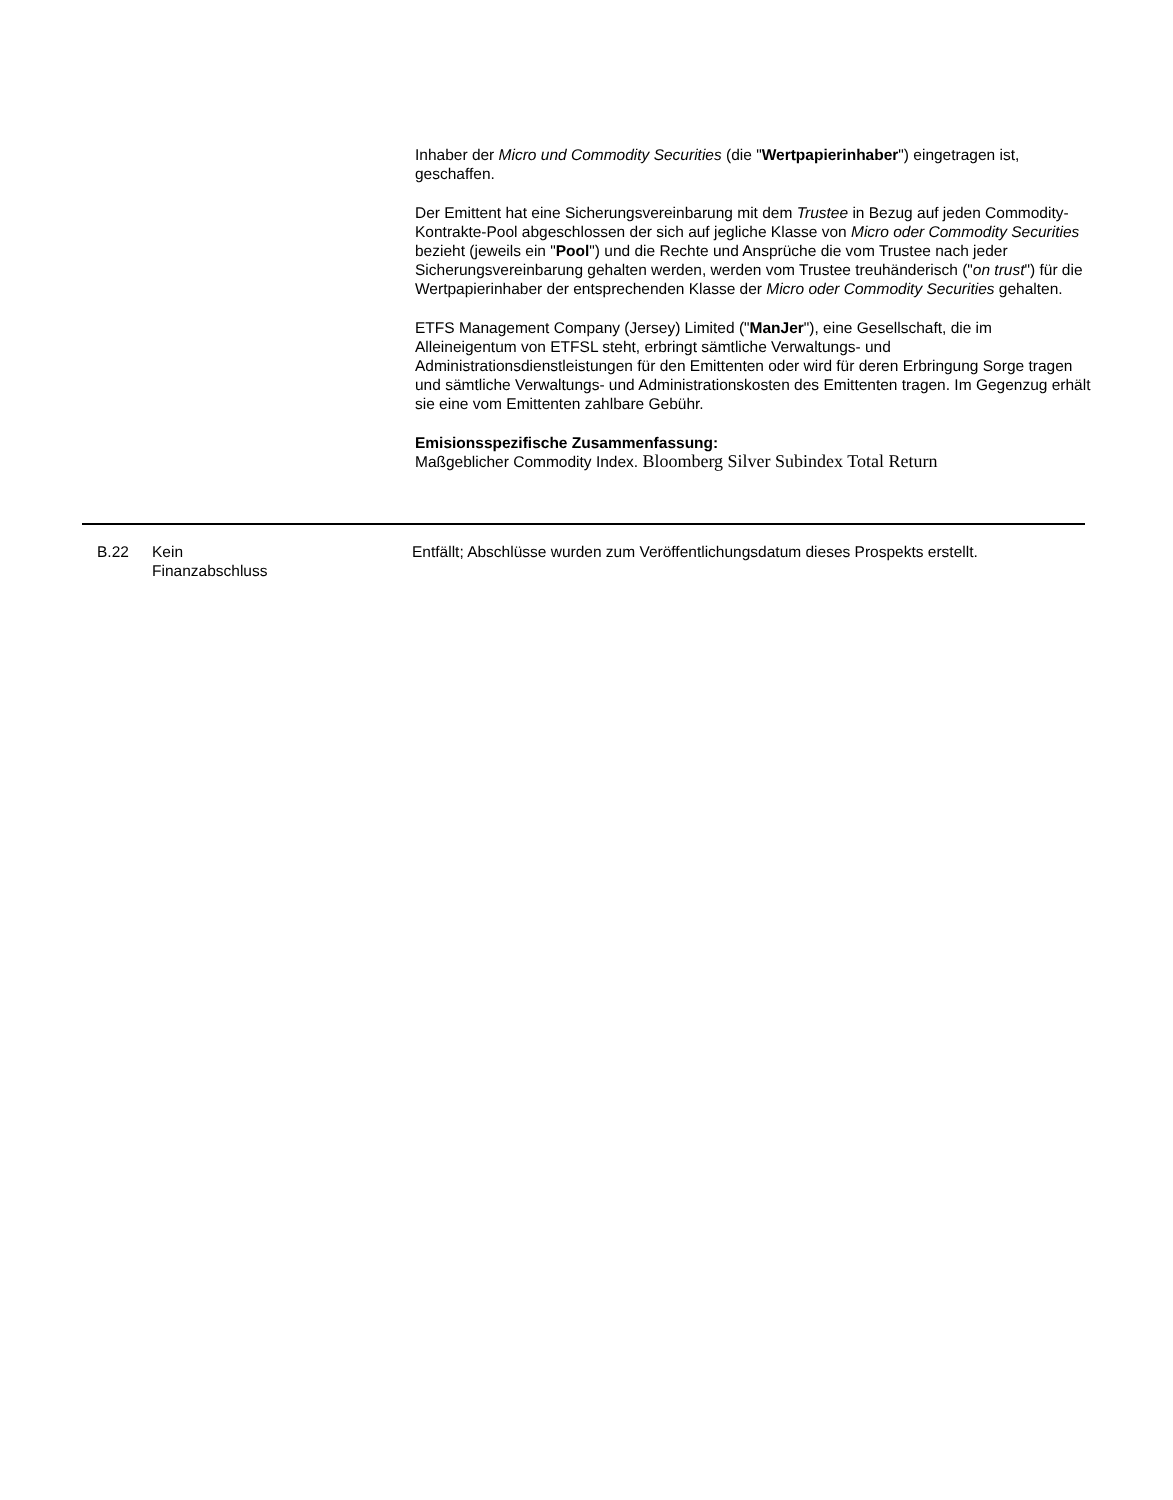Inhaber der Micro und Commodity Securities (die "Wertpapierinhaber") eingetragen ist, geschaffen.
Der Emittent hat eine Sicherungsvereinbarung mit dem Trustee in Bezug auf jeden Commodity-Kontrakte-Pool abgeschlossen der sich auf jegliche Klasse von Micro oder Commodity Securities bezieht (jeweils ein "Pool") und die Rechte und Ansprüche die vom Trustee nach jeder Sicherungsvereinbarung gehalten werden, werden vom Trustee treuhänderisch ("on trust") für die Wertpapierinhaber der entsprechenden Klasse der Micro oder Commodity Securities gehalten.
ETFS Management Company (Jersey) Limited ("ManJer"), eine Gesellschaft, die im Alleineigentum von ETFSL steht, erbringt sämtliche Verwaltungs- und Administrationsdienstleistungen für den Emittenten oder wird für deren Erbringung Sorge tragen und sämtliche Verwaltungs- und Administrationskosten des Emittenten tragen. Im Gegenzug erhält sie eine vom Emittenten zahlbare Gebühr.
Emisionsspezifische Zusammenfassung:
Maßgeblicher Commodity Index. Bloomberg Silver Subindex Total Return
| B.22 | Kein Finanzabschluss | Entfällt; Abschlüsse wurden zum Veröffentlichungsdatum dieses Prospekts erstellt. |